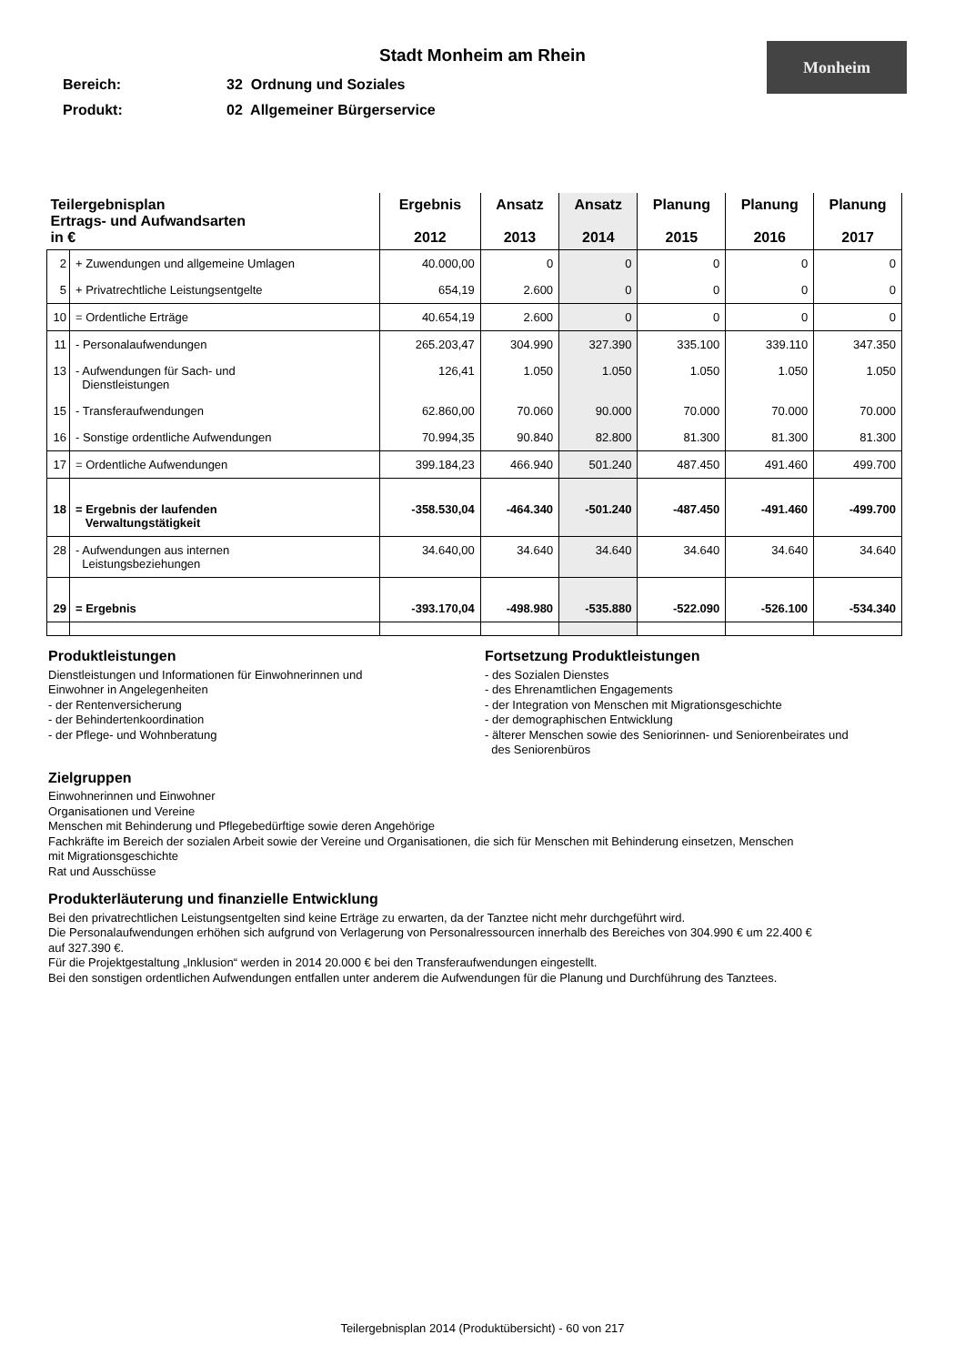Stadt Monheim am Rhein
Monheim
Bereich: 32 Ordnung und Soziales
Produkt: 02 Allgemeiner Bürgerservice
| Teilergebnisplan Ertrags- und Aufwandsarten in € | | Ergebnis 2012 | Ansatz 2013 | Ansatz 2014 | Planung 2015 | Planung 2016 | Planung 2017 |
| --- | --- | --- | --- | --- | --- | --- | --- |
| 2 | + Zuwendungen und allgemeine Umlagen | 40.000,00 | 0 | 0 | 0 | 0 | 0 |
| 5 | + Privatrechtliche Leistungsentgelte | 654,19 | 2.600 | 0 | 0 | 0 | 0 |
| 10 | = Ordentliche Erträge | 40.654,19 | 2.600 | 0 | 0 | 0 | 0 |
| 11 | - Personalaufwendungen | 265.203,47 | 304.990 | 327.390 | 335.100 | 339.110 | 347.350 |
| 13 | - Aufwendungen für Sach- und Dienstleistungen | 126,41 | 1.050 | 1.050 | 1.050 | 1.050 | 1.050 |
| 15 | - Transferaufwendungen | 62.860,00 | 70.060 | 90.000 | 70.000 | 70.000 | 70.000 |
| 16 | - Sonstige ordentliche Aufwendungen | 70.994,35 | 90.840 | 82.800 | 81.300 | 81.300 | 81.300 |
| 17 | = Ordentliche Aufwendungen | 399.184,23 | 466.940 | 501.240 | 487.450 | 491.460 | 499.700 |
| 18 | = Ergebnis der laufenden Verwaltungstätigkeit | -358.530,04 | -464.340 | -501.240 | -487.450 | -491.460 | -499.700 |
| 28 | - Aufwendungen aus internen Leistungsbeziehungen | 34.640,00 | 34.640 | 34.640 | 34.640 | 34.640 | 34.640 |
| 29 | = Ergebnis | -393.170,04 | -498.980 | -535.880 | -522.090 | -526.100 | -534.340 |
Produktleistungen
Dienstleistungen und Informationen für Einwohnerinnen und
Einwohner in Angelegenheiten
- der Rentenversicherung
- der Behindertenkoordination
- der Pflege- und Wohnberatung
Fortsetzung Produktleistungen
- des Sozialen Dienstes
- des Ehrenamtlichen Engagements
- der Integration von Menschen mit Migrationsgeschichte
- der demographischen Entwicklung
- älterer Menschen sowie des Seniorinnen- und Seniorenbeirates und
des Seniorenbüros
Zielgruppen
Einwohnerinnen und Einwohner
Organisationen und Vereine
Menschen mit Behinderung und Pflegebedürftige sowie deren Angehörige
Fachkräfte im Bereich der sozialen Arbeit sowie der Vereine und Organisationen, die sich für Menschen mit Behinderung einsetzen, Menschen
mit Migrationsgeschichte
Rat und Ausschüsse
Produkterläuterung und finanzielle Entwicklung
Bei den privatrechtlichen Leistungsentgelten sind keine Erträge zu erwarten, da der Tanztee nicht mehr durchgeführt wird.
Die Personalaufwendungen erhöhen sich aufgrund von Verlagerung von Personalressourcen innerhalb des Bereiches von 304.990 € um 22.400 €
auf 327.390 €.
Für die Projektgestaltung „Inklusion“ werden in 2014 20.000 € bei den Transferaufwendungen eingestellt.
Bei den sonstigen ordentlichen Aufwendungen entfallen unter anderem die Aufwendungen für die Planung und Durchführung des Tanztees.
Teilergebnisplan 2014 (Produktübersicht) - 60 von 217